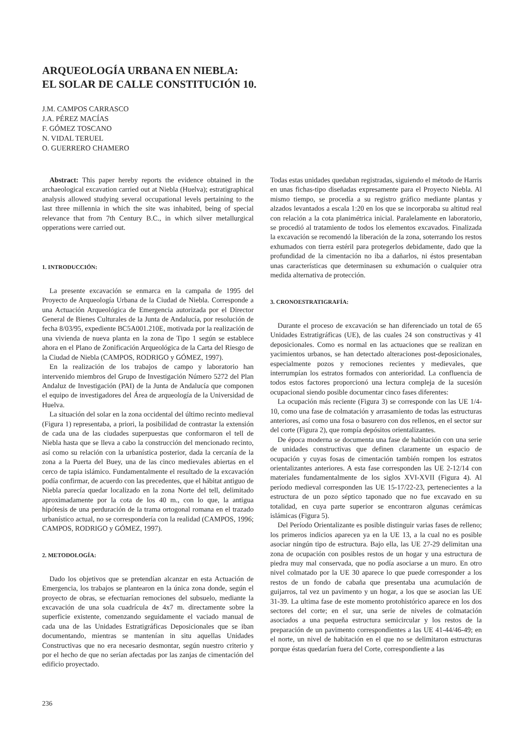ARQUEOLOGÍA URBANA EN NIEBLA:
EL SOLAR DE CALLE CONSTITUCIÓN 10.
J.M. CAMPOS CARRASCO
J.A. PÉREZ MACÍAS
F. GÓMEZ TOSCANO
N. VIDAL TERUEL
O. GUERRERO CHAMERO
Abstract: This paper hereby reports the evidence obtained in the archaeological excavation carried out at Niebla (Huelva); estratigraphical analysis allowed studying several occupational levels pertaining to the last three millennia in which the site was inhabited, being of special relevance that from 7th Century B.C., in which silver metallurgical opperations were carried out.
1. INTRODUCCIÓN:
La presente excavación se enmarca en la campaña de 1995 del Proyecto de Arqueología Urbana de la Ciudad de Niebla. Corresponde a una Actuación Arqueológica de Emergencia autorizada por el Director General de Bienes Culturales de la Junta de Andalucía, por resolución de fecha 8/03/95, expediente BC5A001.210E, motivada por la realización de una vivienda de nueva planta en la zona de Tipo 1 según se establece ahora en el Plano de Zonificación Arqueológica de la Carta del Riesgo de la Ciudad de Niebla (CAMPOS, RODRIGO y GÓMEZ, 1997).
En la realización de los trabajos de campo y laboratorio han intervenido miembros del Grupo de Investigación Número 5272 del Plan Andaluz de Investigación (PAI) de la Junta de Andalucía que componen el equipo de investigadores del Área de arqueología de la Universidad de Huelva.
La situación del solar en la zona occidental del último recinto medieval (Figura 1) representaba, a priori, la posibilidad de contrastar la extensión de cada una de las ciudades superpuestas que conformaron el tell de Niebla hasta que se lleva a cabo la construcción del mencionado recinto, así como su relación con la urbanística posterior, dada la cercanía de la zona a la Puerta del Buey, una de las cinco medievales abiertas en el cerco de tapia islámico. Fundamentalmente el resultado de la excavación podía confirmar, de acuerdo con las precedentes, que el hábitat antiguo de Niebla parecía quedar localizado en la zona Norte del tell, delimitado aproximadamente por la cota de los 40 m., con lo que, la antigua hipótesis de una perduración de la trama ortogonal romana en el trazado urbanístico actual, no se correspondería con la realidad (CAMPOS, 1996; CAMPOS, RODRIGO y GÓMEZ, 1997).
2. METODOLOGÍA:
Dado los objetivos que se pretendían alcanzar en esta Actuación de Emergencia, los trabajos se plantearon en la única zona donde, según el proyecto de obras, se efectuarían remociones del subsuelo, mediante la excavación de una sola cuadrícula de 4x7 m. directamente sobre la superficie existente, comenzando seguidamente el vaciado manual de cada una de las Unidades Estratigráficas Deposicionales que se iban documentando, mientras se mantenían in situ aquellas Unidades Constructivas que no era necesario desmontar, según nuestro criterio y por el hecho de que no serían afectadas por las zanjas de cimentación del edificio proyectado.
Todas estas unidades quedaban registradas, siguiendo el método de Harris en unas fichas-tipo diseñadas expresamente para el Proyecto Niebla. Al mismo tiempo, se procedía a su registro gráfico mediante plantas y alzados levantados a escala 1:20 en los que se incorporaba su altitud real con relación a la cota planimétrica inicial. Paralelamente en laboratorio, se procedió al tratamiento de todos los elementos excavados. Finalizada la excavación se recomendó la liberación de la zona, soterrando los restos exhumados con tierra estéril para protegerlos debidamente, dado que la profundidad de la cimentación no iba a dañarlos, ni éstos presentaban unas características que determinasen su exhumación o cualquier otra medida alternativa de protección.
3. CRONOESTRATIGRAFÍA:
Durante el proceso de excavación se han diferenciado un total de 65 Unidades Estratigráficas (UE), de las cuales 24 son constructivas y 41 deposicionales. Como es normal en las actuaciones que se realizan en yacimientos urbanos, se han detectado alteraciones post-deposicionales, especialmente pozos y remociones recientes y medievales, que interrumpían los estratos formados con anterioridad. La confluencia de todos estos factores proporcionó una lectura compleja de la sucesión ocupacional siendo posible documentar cinco fases diferentes:
La ocupación más reciente (Figura 3) se corresponde con las UE 1/4-10, como una fase de colmatación y arrasamiento de todas las estructuras anteriores, así como una fosa o basurero con dos rellenos, en el sector sur del corte (Figura 2), que rompía depósitos orientalizantes.
De época moderna se documenta una fase de habitación con una serie de unidades constructivas que definen claramente un espacio de ocupación y cuyas fosas de cimentación también rompen los estratos orientalizantes anteriores. A esta fase corresponden las UE 2-12/14 con materiales fundamentalmente de los siglos XVI-XVII (Figura 4). Al período medieval corresponden las UE 15-17/22-23, pertenecientes a la estructura de un pozo séptico taponado que no fue excavado en su totalidad, en cuya parte superior se encontraron algunas cerámicas islámicas (Figura 5).
Del Período Orientalizante es posible distinguir varias fases de relleno; los primeros indicios aparecen ya en la UE 13, a la cual no es posible asociar ningún tipo de estructura. Bajo ella, las UE 27-29 delimitan una zona de ocupación con posibles restos de un hogar y una estructura de piedra muy mal conservada, que no podía asociarse a un muro. En otro nivel colmatado por la UE 30 aparece lo que puede corresponder a los restos de un fondo de cabaña que presentaba una acumulación de guijarros, tal vez un pavimento y un hogar, a los que se asocian las UE 31-39. La ultima fase de este momento protohistórico aparece en los dos sectores del corte; en el sur, una serie de niveles de colmatación asociados a una pequeña estructura semicircular y los restos de la preparación de un pavimento correspondientes a las UE 41-44/46-49; en el norte, un nivel de habitación en el que no se delimitaron estructuras porque éstas quedarían fuera del Corte, correspondiente a las
236